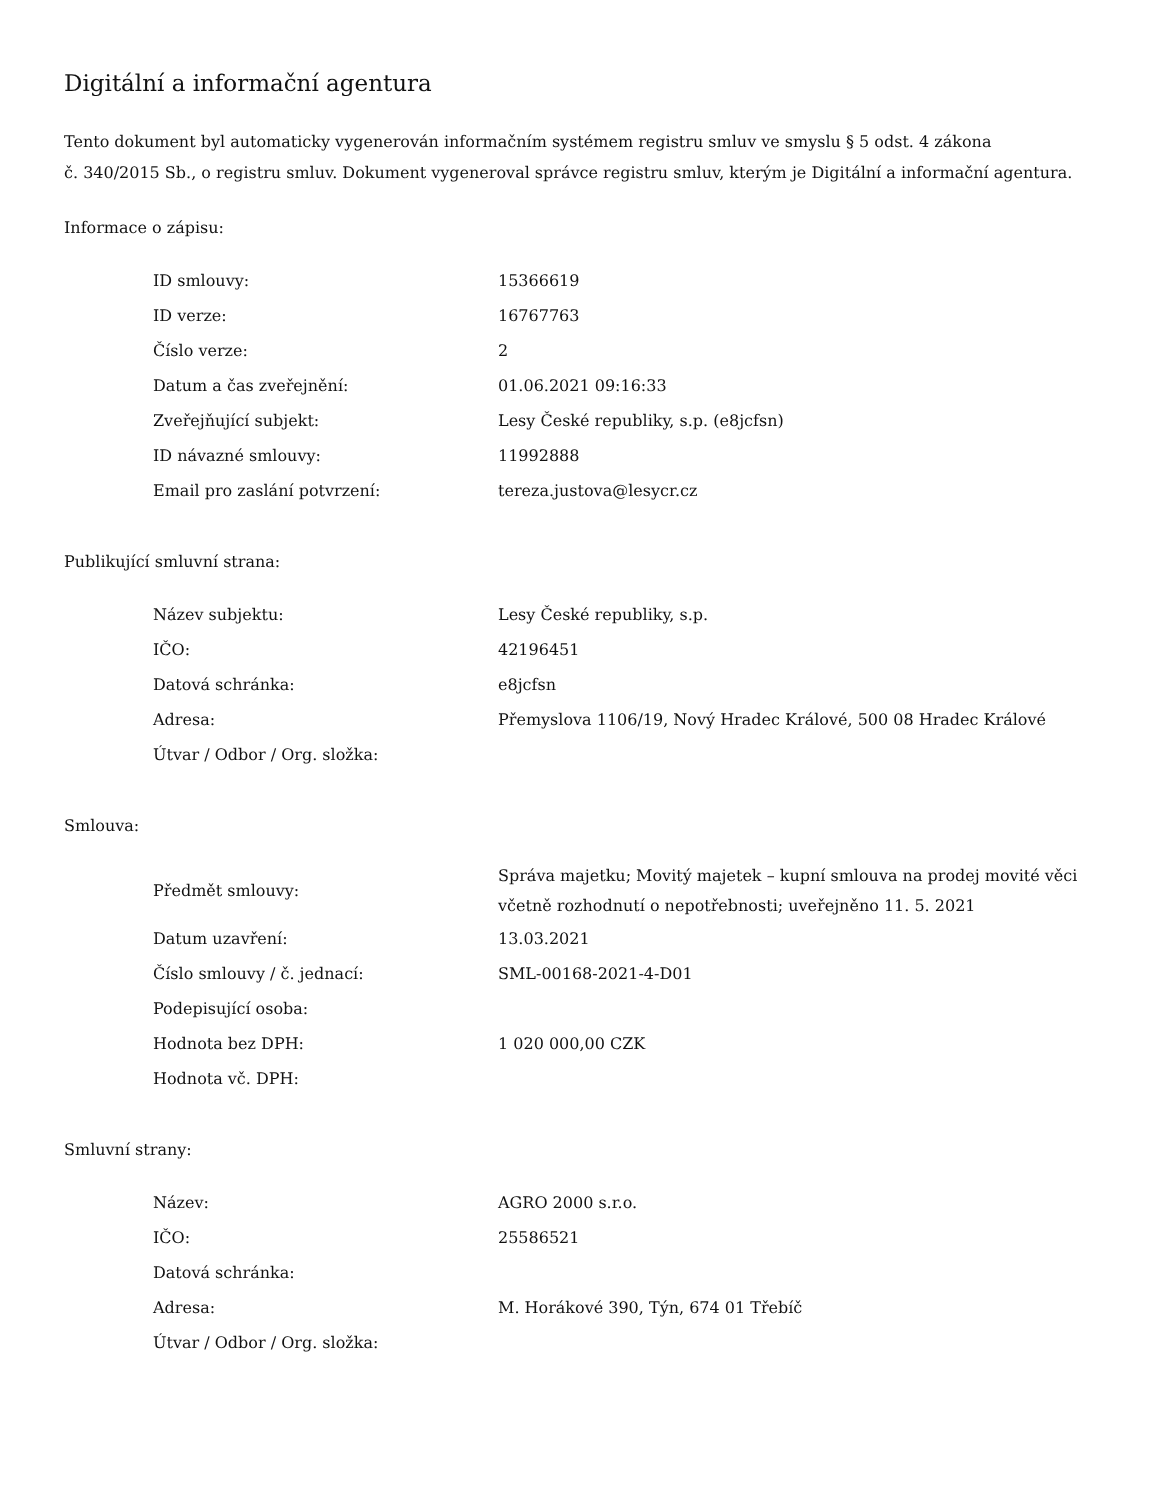Digitální a informační agentura
Tento dokument byl automaticky vygenerován informačním systémem registru smluv ve smyslu § 5 odst. 4 zákona
č. 340/2015 Sb., o registru smluv. Dokument vygeneroval správce registru smluv, kterým je Digitální a informační agentura.
Informace o zápisu:
| ID smlouvy: | 15366619 |
| ID verze: | 16767763 |
| Číslo verze: | 2 |
| Datum a čas zveřejnění: | 01.06.2021 09:16:33 |
| Zveřejňující subjekt: | Lesy České republiky, s.p. (e8jcfsn) |
| ID návazné smlouvy: | 11992888 |
| Email pro zaslání potvrzení: | tereza.justova@lesycr.cz |
Publikující smluvní strana:
| Název subjektu: | Lesy České republiky, s.p. |
| IČO: | 42196451 |
| Datová schránka: | e8jcfsn |
| Adresa: | Přemyslova 1106/19, Nový Hradec Králové, 500 08 Hradec Králové |
| Útvar / Odbor / Org. složka: | |
Smlouva:
| Předmět smlouvy: | Správa majetku; Movitý majetek – kupní smlouva na prodej movité věci včetně rozhodnutí o nepotřebnosti; uveřejněno 11. 5. 2021 |
| Datum uzavření: | 13.03.2021 |
| Číslo smlouvy / č. jednací: | SML-00168-2021-4-D01 |
| Podepisující osoba: | |
| Hodnota bez DPH: | 1 020 000,00 CZK |
| Hodnota vč. DPH: | |
Smluvní strany:
| Název: | AGRO 2000 s.r.o. |
| IČO: | 25586521 |
| Datová schránka: | |
| Adresa: | M. Horákové 390, Týn, 674 01 Třebíč |
| Útvar / Odbor / Org. složka: | |